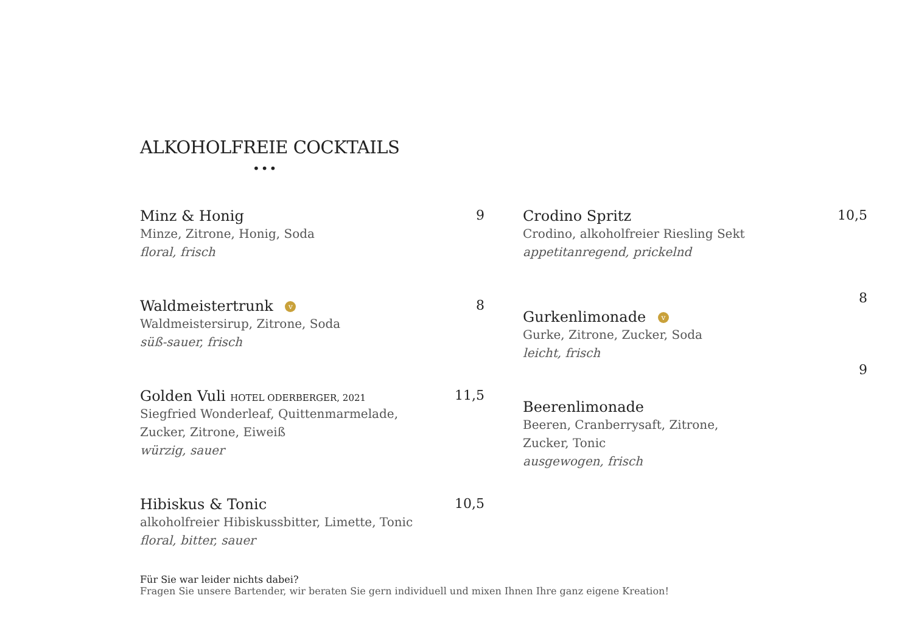ALKOHOLFREIE COCKTAILS
•••
Minz & Honig
Minze, Zitrone, Honig, Soda
floral, frisch
9
Waldmeistertrunk v
Waldmeistersirup, Zitrone, Soda
süß-sauer, frisch
8
Golden Vuli HOTEL ODERBERGER, 2021
Siegfried Wonderleaf, Quittenmarmelade,
Zucker, Zitrone, Eiweiß
würzig, sauer
11,5
Hibiskus & Tonic
alkoholfreier Hibiskussbitter, Limette, Tonic
floral, bitter, sauer
10,5
Crodino Spritz
Crodino, alkoholfreier Riesling Sekt
appetitanregend, prickelnd
10,5
8
Gurkenlimonade v
Gurke, Zitrone, Zucker, Soda
leicht, frisch
9
Beerenlimonade
Beeren, Cranberrysaft, Zitrone,
Zucker, Tonic
ausgewogen, frisch
Für Sie war leider nichts dabei?
Fragen Sie unsere Bartender, wir beraten Sie gern individuell und mixen Ihnen Ihre ganz eigene Kreation!